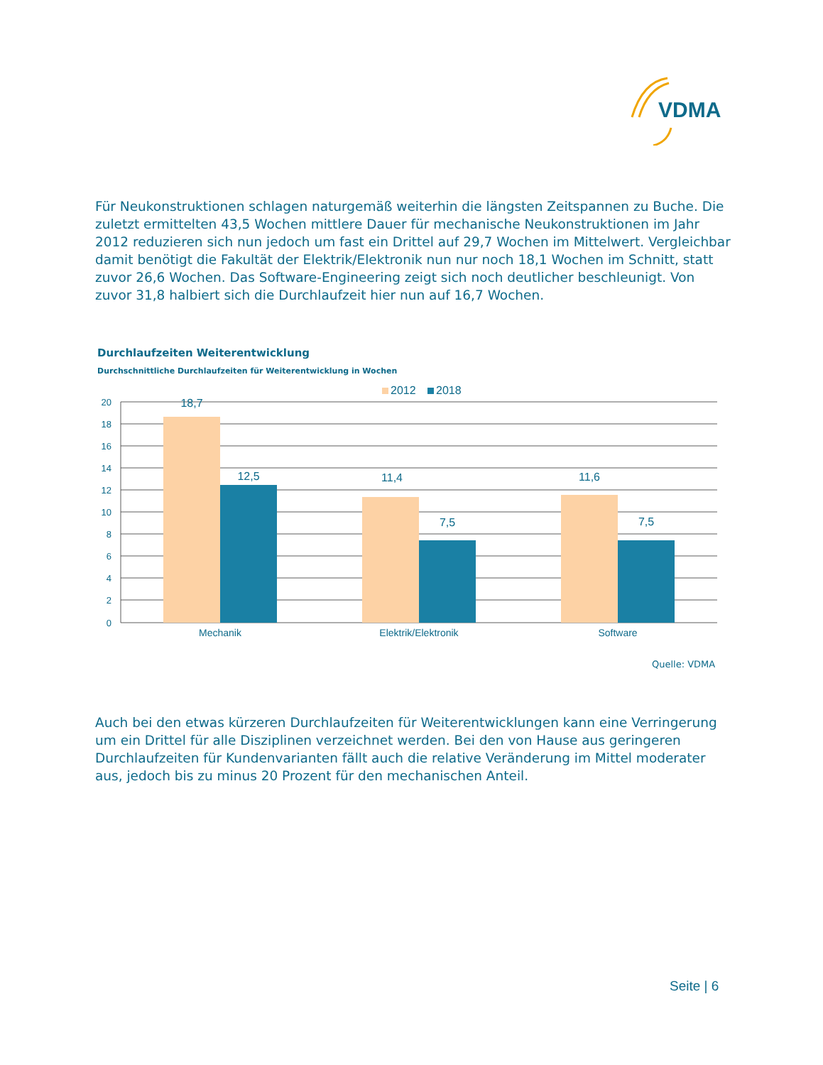VDMA
Für Neukonstruktionen schlagen naturgemäß weiterhin die längsten Zeitspannen zu Buche. Die zuletzt ermittelten 43,5 Wochen mittlere Dauer für mechanische Neukonstruktionen im Jahr 2012 reduzieren sich nun jedoch um fast ein Drittel auf 29,7 Wochen im Mittelwert. Vergleichbar damit benötigt die Fakultät der Elektrik/Elektronik nun nur noch 18,1 Wochen im Schnitt, statt zuvor 26,6 Wochen. Das Software-Engineering zeigt sich noch deutlicher beschleunigt. Von zuvor 31,8 halbiert sich die Durchlaufzeit hier nun auf 16,7 Wochen.
Durchlaufzeiten Weiterentwicklung
Durchschnittliche Durchlaufzeiten für Weiterentwicklung in Wochen
2012
2018
20
18
16
14
12
10
8
6
4
2
0
18,7
12,5
11,4
7,5
11,6
7,5
Mechanik
Elektrik/Elektronik
Software
Quelle: VDMA
Auch bei den etwas kürzeren Durchlaufzeiten für Weiterentwicklungen kann eine Verringerung um ein Drittel für alle Disziplinen verzeichnet werden. Bei den von Hause aus geringeren Durchlaufzeiten für Kundenvarianten fällt auch die relative Veränderung im Mittel moderater aus, jedoch bis zu minus 20 Prozent für den mechanischen Anteil.
Seite | 6